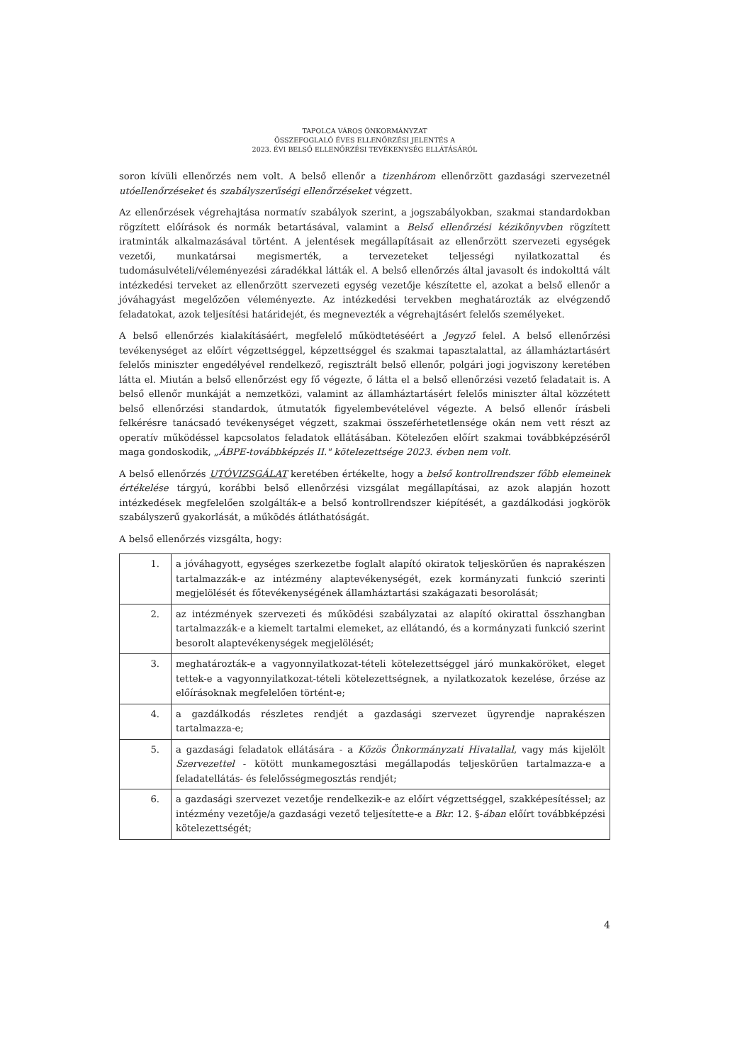TAPOLCA VÁROS ÖNKORMÁNYZAT
ÖSSZEFOGLALÓ ÉVES ELLENŐRZÉSI JELENTÉS A
2023. ÉVI BELSŐ ELLENŐRZÉSI TEVÉKENYSÉG ELLÁTÁSÁRÓL
soron kívüli ellenőrzés nem volt. A belső ellenőr a tizenhárom ellenőrzött gazdasági szervezetnél utóellenőrzéseket és szabályszerűségi ellenőrzéseket végzett.
Az ellenőrzések végrehajtása normatív szabályok szerint, a jogszabályokban, szakmai standardokban rögzített előírások és normák betartásával, valamint a Belső ellenőrzési kézikönyvben rögzített iratminták alkalmazásával történt. A jelentések megállapításait az ellenőrzött szervezeti egységek vezetői, munkatársai megismerték, a tervezeteket teljességi nyilatkozattal és tudomásulvételi/véleményezési záradékkal látták el. A belső ellenőrzés által javasolt és indokolttá vált intézkedési terveket az ellenőrzött szervezeti egység vezetője készítette el, azokat a belső ellenőr a jóváhagyást megelőzően véleményezte. Az intézkedési tervekben meghatározták az elvégzendő feladatokat, azok teljesítési határidejét, és megnevezték a végrehajtásért felelős személyeket.
A belső ellenőrzés kialakításáért, megfelelő működtetéséért a Jegyző felel. A belső ellenőrzési tevékenységet az előírt végzettséggel, képzettséggel és szakmai tapasztalattal, az államháztartásért felelős miniszter engedélyével rendelkező, regisztrált belső ellenőr, polgári jogi jogviszony keretében látta el. Miután a belső ellenőrzést egy fő végezte, ő látta el a belső ellenőrzési vezető feladatait is. A belső ellenőr munkáját a nemzetközi, valamint az államháztartásért felelős miniszter által közzétett belső ellenőrzési standardok, útmutatók figyelembevételével végezte. A belső ellenőr írásbeli felkérésre tanácsadó tevékenységet végzett, szakmai összeférhetetlensége okán nem vett részt az operatív működéssel kapcsolatos feladatok ellátásában. Kötelezően előírt szakmai továbbképzéséről maga gondoskodik, „ÁBPE-továbbképzés II." kötelezettsége 2023. évben nem volt.
A belső ellenőrzés UTÓVIZSGÁLAT keretében értékelte, hogy a belső kontrollrendszer főbb elemeinek értékelése tárgyú, korábbi belső ellenőrzési vizsgálat megállapításai, az azok alapján hozott intézkedések megfelelően szolgálták-e a belső kontrollrendszer kiépítését, a gazdálkodási jogkörök szabályszerű gyakorlását, a működés átláthatóságát.
A belső ellenőrzés vizsgálta, hogy:
| 1. | a jóváhagyott, egységes szerkezetbe foglalt alapító okiratok teljeskörűen és naprakészen tartalmazzák-e az intézmény alaptevékenységét, ezek kormányzati funkció szerinti megjelölését és főtevékenységének államháztartási szakágazati besorolását; |
| 2. | az intézmények szervezeti és működési szabályzatai az alapító okirattal összhangban tartalmazzák-e a kiemelt tartalmi elemeket, az ellátandó, és a kormányzati funkció szerint besorolt alaptevékenységek megjelölését; |
| 3. | meghatározták-e a vagyonnyilatkozat-tételi kötelezettséggel járó munkaköröket, eleget tettek-e a vagyonnyilatkozat-tételi kötelezettségnek, a nyilatkozatok kezelése, őrzése az előírásoknak megfelelően történt-e; |
| 4. | a gazdálkodás részletes rendjét a gazdasági szervezet ügyrendje naprakészen tartalmazza-e; |
| 5. | a gazdasági feladatok ellátására - a Közös Önkormányzati Hivatallal , vagy más kijelölt Szervezettel - kötött munkamegosztási megállapodás teljeskörűen tartalmazza-e a feladatellátás- és felelősségmegosztás rendjét; |
| 6. | a gazdasági szervezet vezetője rendelkezik-e az előírt végzettséggel, szakképesítéssel; az intézmény vezetője/a gazdasági vezető teljesítette-e a Bkr. 12. §- ában előírt továbbképzési kötelezettségét; |
4